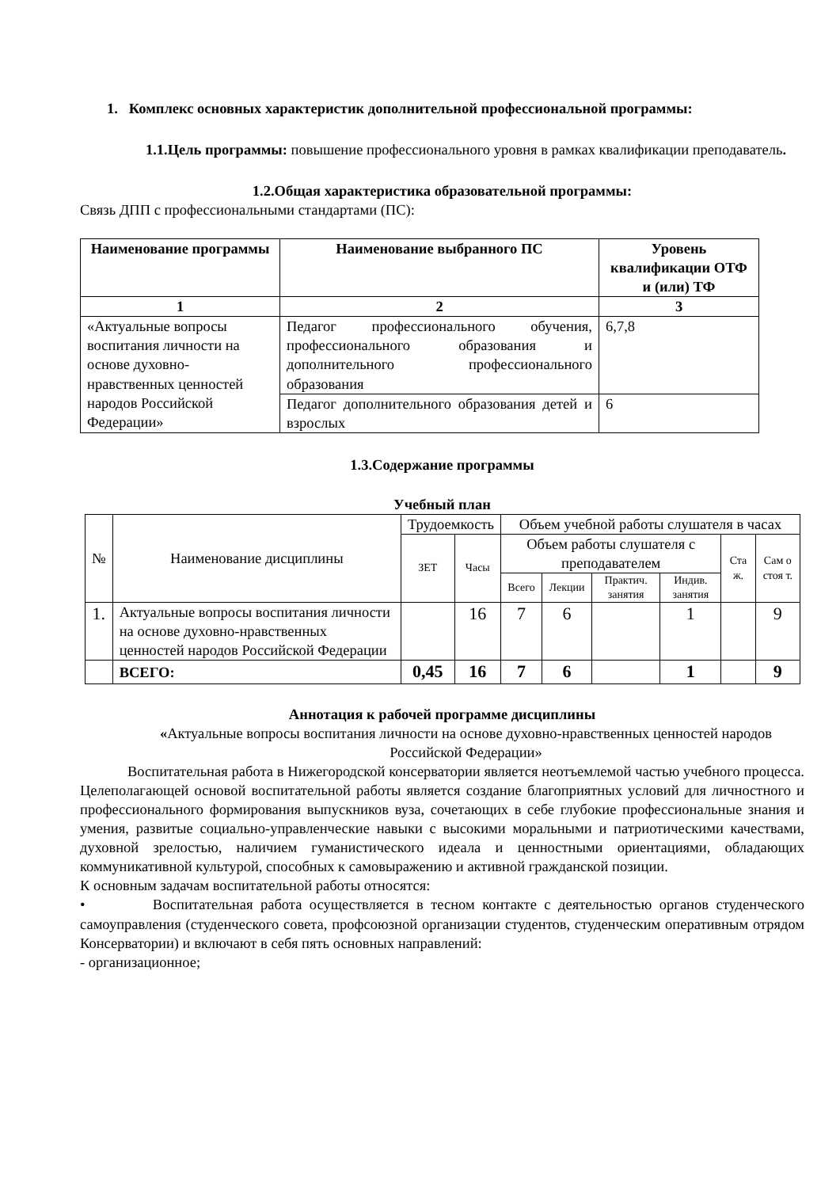1. Комплекс основных характеристик дополнительной профессиональной программы:
1.1.Цель программы: повышение профессионального уровня в рамках квалификации преподаватель.
1.2.Общая характеристика образовательной программы:
Связь ДПП с профессиональными стандартами (ПС):
| Наименование программы | Наименование выбранного ПС | Уровень квалификации ОТФ и (или) ТФ |
| --- | --- | --- |
| 1 | 2 | 3 |
| «Актуальные вопросы воспитания личности на основе духовно-нравственных ценностей народов Российской Федерации» | Педагог профессионального обучения, профессионального образования и дополнительного профессионального образования | 6,7,8 |
| | Педагог дополнительного образования детей и взрослых | 6 |
1.3.Содержание программы
Учебный план
| № | Наименование дисциплины | Трудоемкость | | Объем учебной работы слушателя в часах | | | | | |
| | | ЗЕТ | Часы | Объем работы слушателя с преподавателем | | | | Ста ж. | Сам о стоя т. |
| | | | | Всего | Лекции | Практич. занятия | Индив. занятия | | |
| 1. | Актуальные вопросы воспитания личности на основе духовно-нравственных ценностей народов Российской Федерации | | 16 | 7 | 6 | | 1 | | 9 |
| | ВСЕГО: | 0,45 | 16 | 7 | 6 | | 1 | | 9 |
Аннотация к рабочей программе дисциплины
«Актуальные вопросы воспитания личности на основе духовно-нравственных ценностей народов Российской Федерации»
Воспитательная работа в Нижегородской консерватории является неотъемлемой частью учебного процесса. Целеполагающей основой воспитательной работы является создание благоприятных условий для личностного и профессионального формирования выпускников вуза, сочетающих в себе глубокие профессиональные знания и умения, развитые социально-управленческие навыки с высокими моральными и патриотическими качествами, духовной зрелостью, наличием гуманистического идеала и ценностными ориентациями, обладающих коммуникативной культурой, способных к самовыражению и активной гражданской позиции.
К основным задачам воспитательной работы относятся:
• Воспитательная работа осуществляется в тесном контакте с деятельностью органов студенческого самоуправления (студенческого совета, профсоюзной организации студентов, студенческим оперативным отрядом Консерватории) и включают в себя пять основных направлений:
- организационное;